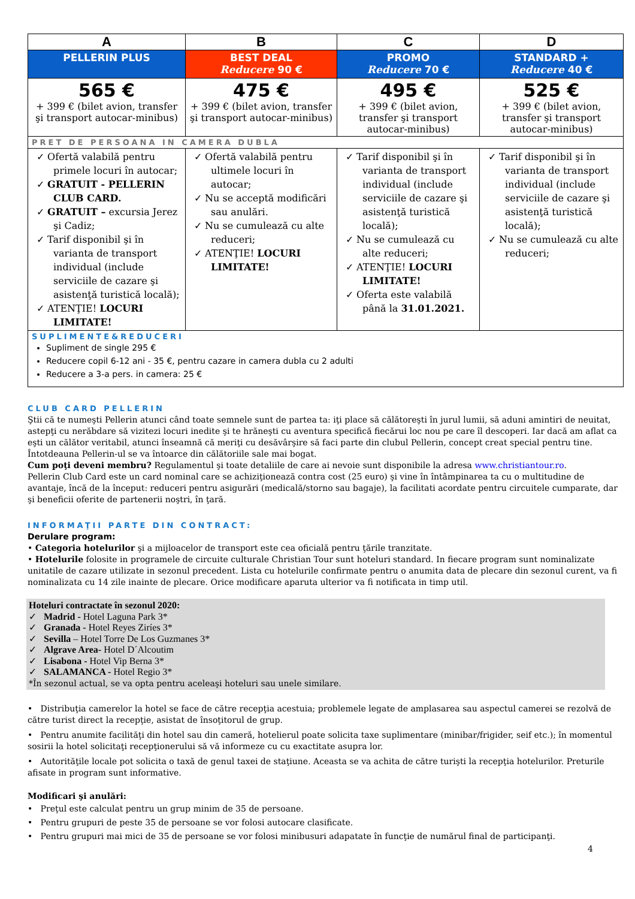| A | B | C | D |
| PELLERIN PLUS | BEST DEAL Reducere 90 € | PROMO Reducere 70 € | STANDARD + Reducere 40 € |
| 565 € + 399 € (bilet avion, transfer şi transport autocar-minibus) | 475 € + 399 € (bilet avion, transfer şi transport autocar-minibus) | 495 € + 399 € (bilet avion, transfer şi transport autocar-minibus) | 525 € + 399 € (bilet avion, transfer şi transport autocar-minibus) |
| PRET DE PERSOANA IN CAMERA DUBLA | | | |
| ✓ Ofertă valabilă pentru primele locuri în autocar; ✓ GRATUIT - PELLERIN CLUB CARD. ✓ GRATUIT – excursia Jerez şi Cadiz; ✓ Tarif disponibil şi în varianta de transport individual (include serviciile de cazare şi asistenţă turistică locală); ✓ ATENŢIE! LOCURI LIMITATE! | ✓ Ofertă valabilă pentru ultimele locuri în autocar; ✓ Nu se acceptă modificări sau anulări. ✓ Nu se cumulează cu alte reduceri; ✓ ATENŢIE! LOCURI LIMITATE! | ✓ Tarif disponibil şi în varianta de transport individual (include serviciile de cazare şi asistenţă turistică locală); ✓ Nu se cumulează cu alte reduceri; ✓ ATENŢIE! LOCURI LIMITATE! ✓ Oferta este valabilă până la 31.01.2021. | ✓ Tarif disponibil şi în varianta de transport individual (include serviciile de cazare şi asistenţă turistică locală); ✓ Nu se cumulează cu alte reduceri; |
| SUPLIMENTE&REDUCERI Supliment de single 295 € Reducere copil 6-12 ani - 35 €, pentru cazare in camera dubla cu 2 adulti Reducere a 3-a pers. in camera: 25 € | | | |
CLUB CARD PELLERIN
Ştii că te numeşti Pellerin atunci când toate semnele sunt de partea ta: iţi place să călătoreşti în jurul lumii, să aduni amintiri de neuitat, astepţi cu nerăbdare să vizitezi locuri inedite şi te hrăneşti cu aventura specifică fiecărui loc nou pe care îl descoperi. Iar dacă am aflat ca eşti un călător veritabil, atunci înseamnă că meriţi cu desăvârşire să faci parte din clubul Pellerin, concept creat special pentru tine.
Întotdeauna Pellerin-ul se va întoarce din călătoriile sale mai bogat.
Cum poţi deveni membru? Regulamentul şi toate detaliile de care ai nevoie sunt disponibile la adresa www.christiantour.ro.
Pellerin Club Card este un card nominal care se achiziţionează contra cost (25 euro) şi vine în întâmpinarea ta cu o multitudine de avantaje, încă de la început: reduceri pentru asigurări (medicală/storno sau bagaje), la facilitati acordate pentru circuitele cumparate, dar şi beneficii oferite de partenerii noştri, în ţară.
INFORMAŢII PARTE DIN CONTRACT:
Derulare program:
• Categoria hotelurilor şi a mijloacelor de transport este cea oficială pentru ţările tranzitate.
• Hotelurile folosite in programele de circuite culturale Christian Tour sunt hoteluri standard. In fiecare program sunt nominalizate unitatile de cazare utilizate in sezonul precedent. Lista cu hotelurile confirmate pentru o anumita data de plecare din sezonul curent, va fi nominalizata cu 14 zile inainte de plecare. Orice modificare aparuta ulterior va fi notificata in timp util.
Hoteluri contractate în sezonul 2020:
✓ Madrid - Hotel Laguna Park 3*
✓ Granada - Hotel Reyes Ziríes 3*
✓ Sevilla – Hotel Torre De Los Guzmanes 3*
✓ Algrave Area- Hotel D´Alcoutim
✓ Lisabona - Hotel Vip Berna 3*
✓ SALAMANCA - Hotel Regio 3*
*În sezonul actual, se va opta pentru aceleaşi hoteluri sau unele similare.
• Distribuţia camerelor la hotel se face de către recepţia acestuia; problemele legate de amplasarea sau aspectul camerei se rezolvă de către turist direct la recepţie, asistat de însoţitorul de grup.
• Pentru anumite facilităţi din hotel sau din cameră, hotelierul poate solicita taxe suplimentare (minibar/frigider, seif etc.); în momentul sosirii la hotel solicitaţi recepţionerului să vă informeze cu cu exactitate asupra lor.
• Autorităţile locale pot solicita o taxă de genul taxei de staţiune. Aceasta se va achita de către turişti la recepţia hotelurilor. Preturile afisate in program sunt informative.
Modificari şi anulări:
• Preţul este calculat pentru un grup minim de 35 de persoane.
• Pentru grupuri de peste 35 de persoane se vor folosi autocare clasificate.
• Pentru grupuri mai mici de 35 de persoane se vor folosi minibusuri adapatate în funcţie de numărul final de participanţi.
4